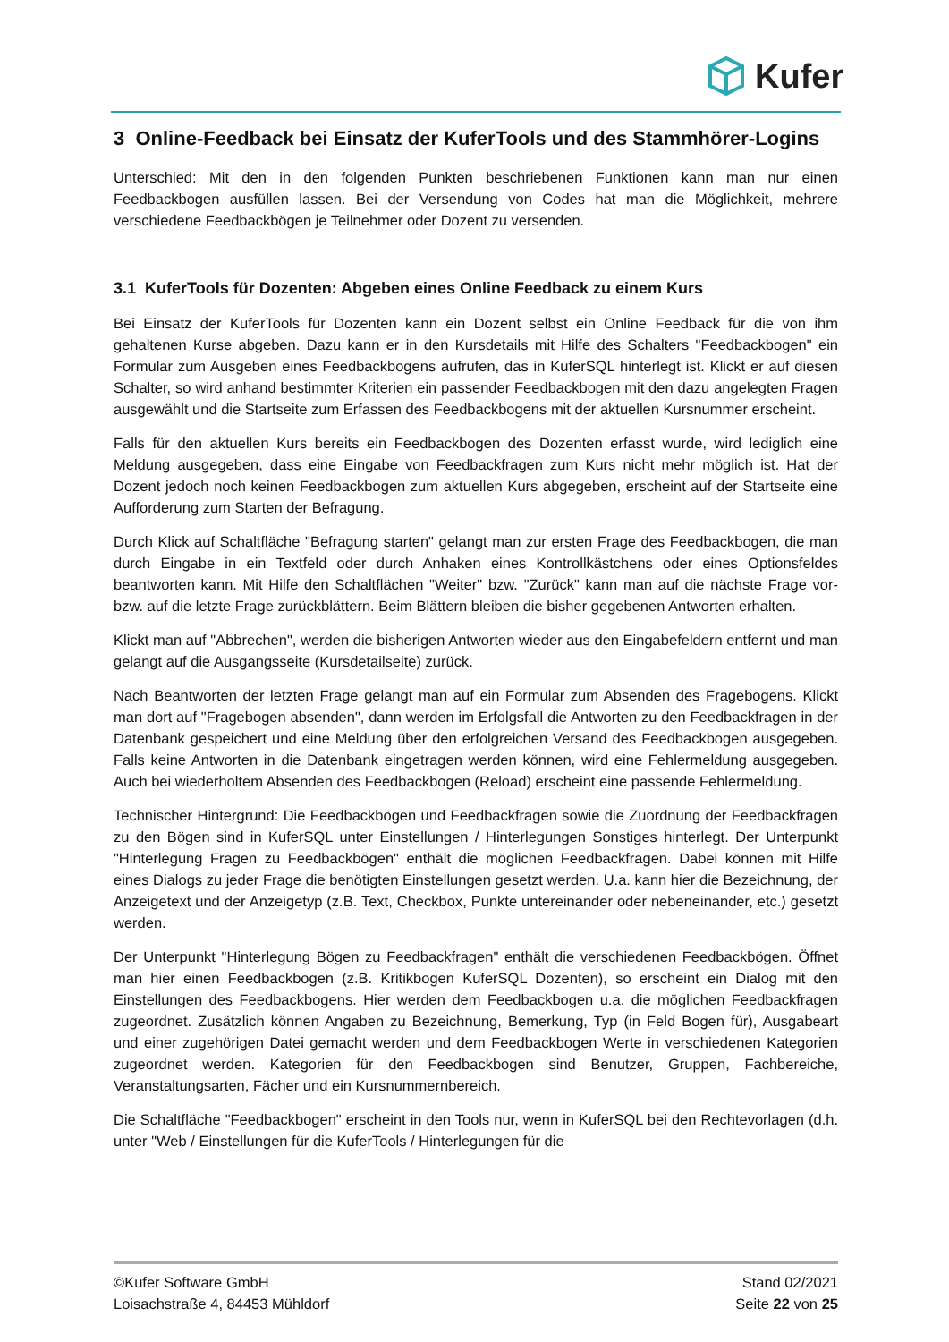Kufer
3 Online-Feedback bei Einsatz der KuferTools und des Stammhörer-Logins
Unterschied: Mit den in den folgenden Punkten beschriebenen Funktionen kann man nur einen Feedbackbogen ausfüllen lassen. Bei der Versendung von Codes hat man die Möglichkeit, mehrere verschiedene Feedbackbögen je Teilnehmer oder Dozent zu versenden.
3.1 KuferTools für Dozenten: Abgeben eines Online Feedback zu einem Kurs
Bei Einsatz der KuferTools für Dozenten kann ein Dozent selbst ein Online Feedback für die von ihm gehaltenen Kurse abgeben. Dazu kann er in den Kursdetails mit Hilfe des Schalters "Feedbackbogen" ein Formular zum Ausgeben eines Feedbackbogens aufrufen, das in KuferSQL hinterlegt ist. Klickt er auf diesen Schalter, so wird anhand bestimmter Kriterien ein passender Feedbackbogen mit den dazu angelegten Fragen ausgewählt und die Startseite zum Erfassen des Feedbackbogens mit der aktuellen Kursnummer erscheint.
Falls für den aktuellen Kurs bereits ein Feedbackbogen des Dozenten erfasst wurde, wird lediglich eine Meldung ausgegeben, dass eine Eingabe von Feedbackfragen zum Kurs nicht mehr möglich ist. Hat der Dozent jedoch noch keinen Feedbackbogen zum aktuellen Kurs abgegeben, erscheint auf der Startseite eine Aufforderung zum Starten der Befragung.
Durch Klick auf Schaltfläche "Befragung starten" gelangt man zur ersten Frage des Feedbackbogen, die man durch Eingabe in ein Textfeld oder durch Anhaken eines Kontrollkästchens oder eines Optionsfeldes beantworten kann. Mit Hilfe den Schaltflächen "Weiter" bzw. "Zurück" kann man auf die nächste Frage vor- bzw. auf die letzte Frage zurückblättern. Beim Blättern bleiben die bisher gegebenen Antworten erhalten.
Klickt man auf "Abbrechen", werden die bisherigen Antworten wieder aus den Eingabefeldern entfernt und man gelangt auf die Ausgangsseite (Kursdetailseite) zurück.
Nach Beantworten der letzten Frage gelangt man auf ein Formular zum Absenden des Fragebogens. Klickt man dort auf "Fragebogen absenden", dann werden im Erfolgsfall die Antworten zu den Feedbackfragen in der Datenbank gespeichert und eine Meldung über den erfolgreichen Versand des Feedbackbogen ausgegeben. Falls keine Antworten in die Datenbank eingetragen werden können, wird eine Fehlermeldung ausgegeben. Auch bei wiederholtem Absenden des Feedbackbogen (Reload) erscheint eine passende Fehlermeldung.
Technischer Hintergrund: Die Feedbackbögen und Feedbackfragen sowie die Zuordnung der Feedbackfragen zu den Bögen sind in KuferSQL unter Einstellungen / Hinterlegungen Sonstiges hinterlegt. Der Unterpunkt "Hinterlegung Fragen zu Feedbackbögen" enthält die möglichen Feedbackfragen. Dabei können mit Hilfe eines Dialogs zu jeder Frage die benötigten Einstellungen gesetzt werden. U.a. kann hier die Bezeichnung, der Anzeigetext und der Anzeigetyp (z.B. Text, Checkbox, Punkte untereinander oder nebeneinander, etc.) gesetzt werden.
Der Unterpunkt "Hinterlegung Bögen zu Feedbackfragen" enthält die verschiedenen Feedbackbögen. Öffnet man hier einen Feedbackbogen (z.B. Kritikbogen KuferSQL Dozenten), so erscheint ein Dialog mit den Einstellungen des Feedbackbogens. Hier werden dem Feedbackbogen u.a. die möglichen Feedbackfragen zugeordnet. Zusätzlich können Angaben zu Bezeichnung, Bemerkung, Typ (in Feld Bogen für), Ausgabeart und einer zugehörigen Datei gemacht werden und dem Feedbackbogen Werte in verschiedenen Kategorien zugeordnet werden. Kategorien für den Feedbackbogen sind Benutzer, Gruppen, Fachbereiche, Veranstaltungsarten, Fächer und ein Kursnummernbereich.
Die Schaltfläche "Feedbackbogen" erscheint in den Tools nur, wenn in KuferSQL bei den Rechtevorlagen (d.h. unter "Web / Einstellungen für die KuferTools / Hinterlegungen für die
©Kufer Software GmbH
Loisachstraße 4, 84453 Mühldorf
Stand 02/2021
Seite 22 von 25